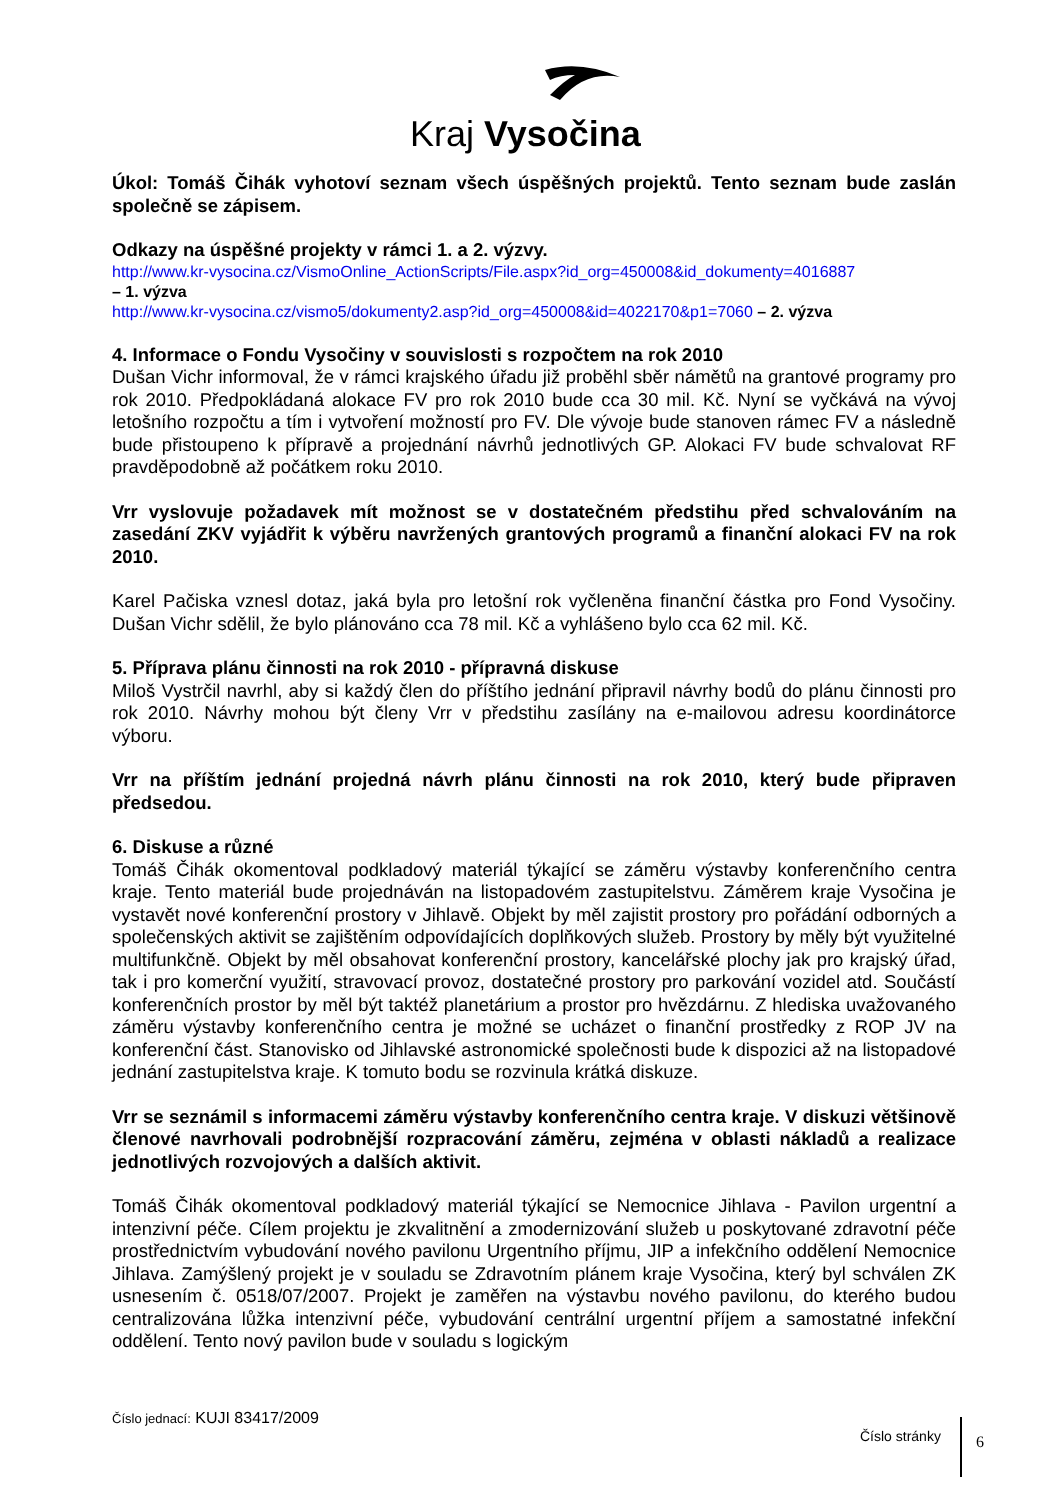Kraj Vysočina
Úkol: Tomáš Čihák vyhotoví seznam všech úspěšných projektů. Tento seznam bude zaslán společně se zápisem.
Odkazy na úspěšné projekty v rámci 1. a 2. výzvy.
http://www.kr-vysocina.cz/VismoOnline_ActionScripts/File.aspx?id_org=450008&id_dokumenty=4016887
– 1. výzva
http://www.kr-vysocina.cz/vismo5/dokumenty2.asp?id_org=450008&id=4022170&p1=7060 – 2. výzva
4. Informace o Fondu Vysočiny v souvislosti s rozpočtem na rok 2010
Dušan Vichr informoval, že v rámci krajského úřadu již proběhl sběr námětů na grantové programy pro rok 2010. Předpokládaná alokace FV pro rok 2010 bude cca 30 mil. Kč. Nyní se vyčkává na vývoj letošního rozpočtu a tím i vytvoření možností pro FV. Dle vývoje bude stanoven rámec FV a následně bude přistoupeno k přípravě a projednání návrhů jednotlivých GP. Alokaci FV bude schvalovat RF pravděpodobně až počátkem roku 2010.
Vrr vyslovuje požadavek mít možnost se v dostatečném předstihu před schvalováním na zasedání ZKV vyjádřit k výběru navržených grantových programů a finanční alokaci FV na rok 2010.
Karel Pačiska vznesl dotaz, jaká byla pro letošní rok vyčleněna finanční částka pro Fond Vysočiny. Dušan Vichr sdělil, že bylo plánováno cca 78 mil. Kč a vyhlášeno bylo cca 62 mil. Kč.
5. Příprava plánu činnosti na rok 2010 - přípravná diskuse
Miloš Vystrčil navrhl, aby si každý člen do příštího jednání připravil návrhy bodů do plánu činnosti pro rok 2010. Návrhy mohou být členy Vrr v předstihu zasílány na e-mailovou adresu koordinátorce výboru.
Vrr na příštím jednání projedná návrh plánu činnosti na rok 2010, který bude připraven předsedou.
6. Diskuse a různé
Tomáš Čihák okomentoval podkladový materiál týkající se záměru výstavby konferenčního centra kraje. Tento materiál bude projednáván na listopadovém zastupitelstvu. Záměrem kraje Vysočina je vystavět nové konferenční prostory v Jihlavě. Objekt by měl zajistit prostory pro pořádání odborných a společenských aktivit se zajištěním odpovídajících doplňkových služeb. Prostory by měly být využitelné multifunkčně. Objekt by měl obsahovat konferenční prostory, kancelářské plochy jak pro krajský úřad, tak i pro komerční využití, stravovací provoz, dostatečné prostory pro parkování vozidel atd. Součástí konferenčních prostor by měl být taktéž planetárium a prostor pro hvězdárnu. Z hlediska uvažovaného záměru výstavby konferenčního centra je možné se ucházet o finanční prostředky z ROP JV na konferenční část. Stanovisko od Jihlavské astronomické společnosti bude k dispozici až na listopadové jednání zastupitelstva kraje. K tomuto bodu se rozvinula krátká diskuze.
Vrr se seznámil s informacemi záměru výstavby konferenčního centra kraje. V diskuzi většinově členové navrhovali podrobnější rozpracování záměru, zejména v oblasti nákladů a realizace jednotlivých rozvojových a dalších aktivit.
Tomáš Čihák okomentoval podkladový materiál týkající se Nemocnice Jihlava - Pavilon urgentní a intenzivní péče. Cílem projektu je zkvalitnění a zmodernizování služeb u poskytované zdravotní péče prostřednictvím vybudování nového pavilonu Urgentního příjmu, JIP a infekčního oddělení Nemocnice Jihlava. Zamýšlený projekt je v souladu se Zdravotním plánem kraje Vysočina, který byl schválen ZK usnesením č. 0518/07/2007. Projekt je zaměřen na výstavbu nového pavilonu, do kterého budou centralizována lůžka intenzivní péče, vybudování centrální urgentní příjem a samostatné infekční oddělení. Tento nový pavilon bude v souladu s logickým
Číslo jednací: KUJI 83417/2009
Číslo stránky 6